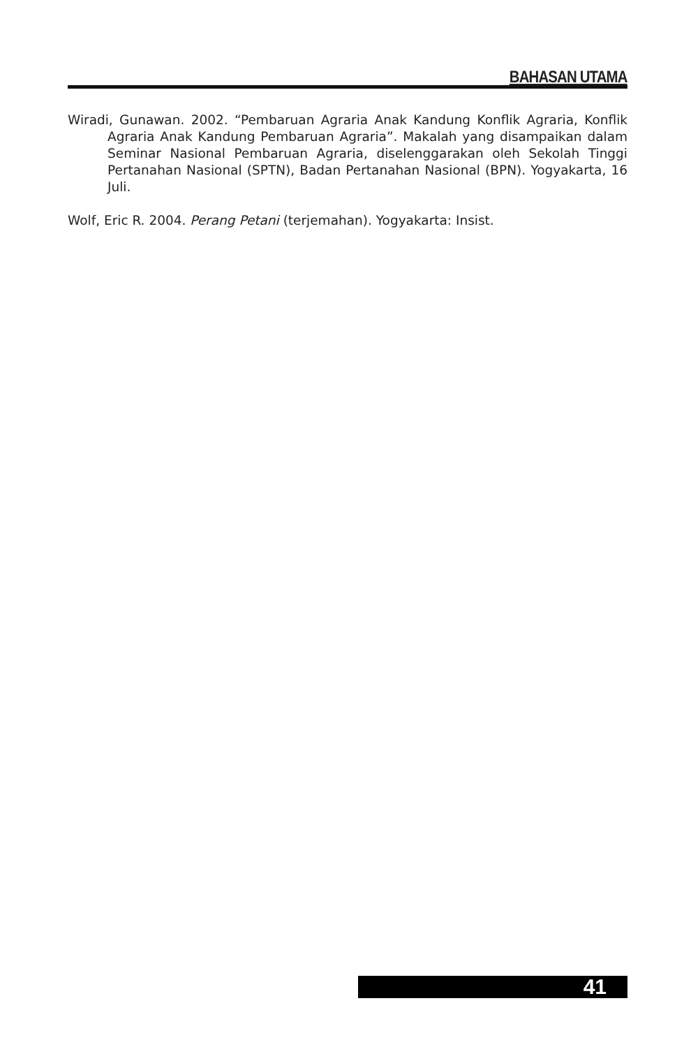BAHASAN UTAMA
Wiradi, Gunawan. 2002. “Pembaruan Agraria Anak Kandung Konflik Agraria, Konflik Agraria Anak Kandung Pembaruan Agraria”. Makalah yang disampaikan dalam Seminar Nasional Pembaruan Agraria, diselenggarakan oleh Sekolah Tinggi Pertanahan Nasional (SPTN), Badan Pertanahan Nasional (BPN). Yogyakarta, 16 Juli.
Wolf, Eric R. 2004. Perang Petani (terjemahan). Yogyakarta: Insist.
41